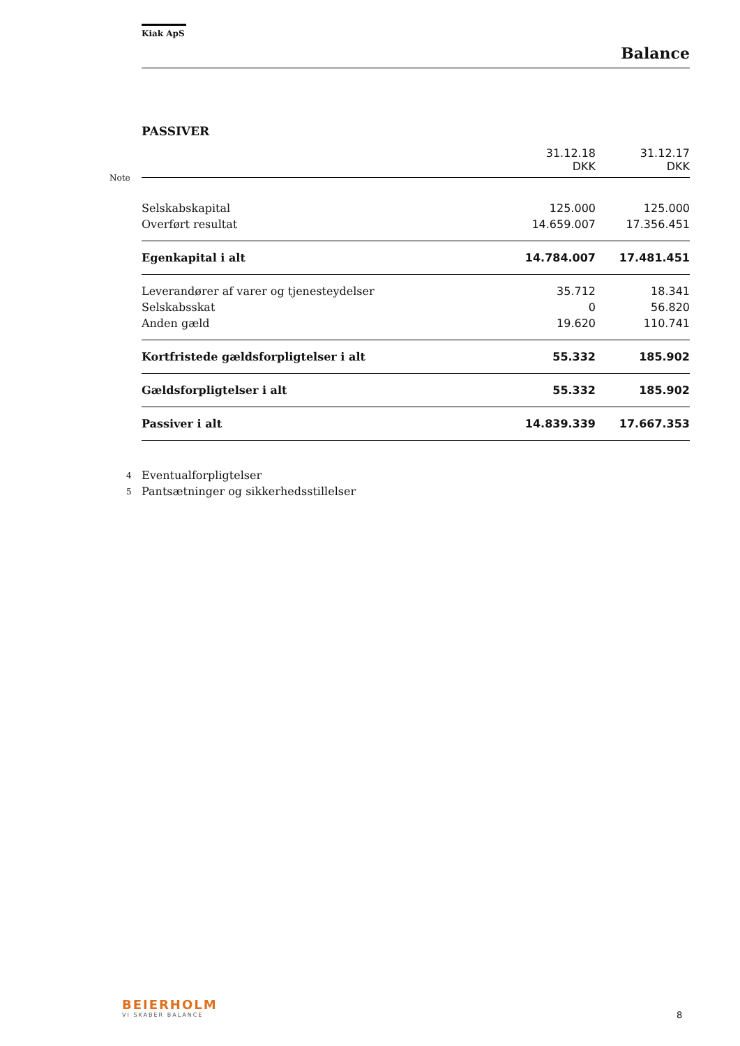Kiak ApS
Balance
PASSIVER
| Note | 31.12.18 DKK | 31.12.17 DKK |
| Selskabskapital | 125.000 | 125.000 |
| Overført resultat | 14.659.007 | 17.356.451 |
| Egenkapital i alt | 14.784.007 | 17.481.451 |
| Leverandører af varer og tjenesteydelser | 35.712 | 18.341 |
| Selskabsskat | 0 | 56.820 |
| Anden gæld | 19.620 | 110.741 |
| Kortfristede gældsforpligtelser i alt | 55.332 | 185.902 |
| Gældsforpligtelser i alt | 55.332 | 185.902 |
| Passiver i alt | 14.839.339 | 17.667.353 |
4 Eventualforpligtelser
5 Pantsætninger og sikkerhedsstillelser
BEIERHOLM
VI SKABER BALANCE
8